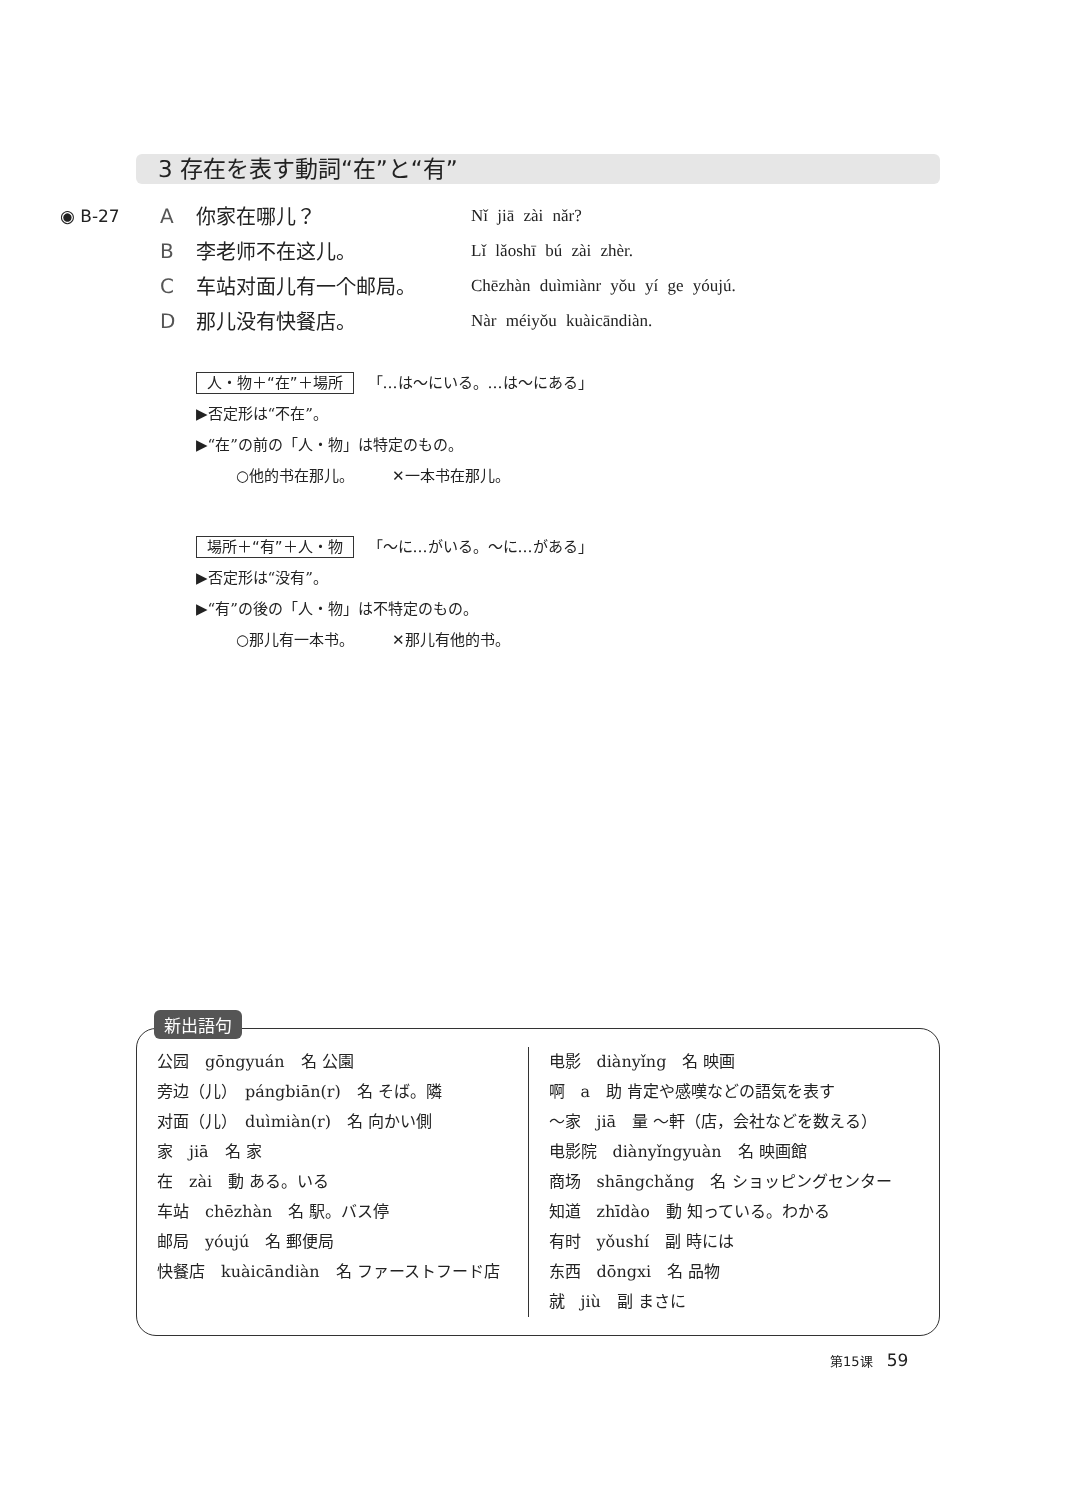3 存在を表す動詞“在”と“有”
◉ B-27 A 你家在哪儿？ Nǐ jiā zài nǎr?
B李老师不在这儿。 Lǐ lǎoshī bú zài zhèr.
C车站对面儿有一个邮局。 Chēzhàn duìmiànr yǒu yí ge yóujú.
D那儿没有快餐店。 Nàr méiyǒu kuàicāndiàn.
人・物＋“在”＋場所 「…は～にいる。…は～にある」
▶否定形は“不在”。
▶“在”の前の「人・物」は特定のもの。
○他的书在那儿。　　　✕一本书在那儿。
場所＋“有”＋人・物 「～に…がいる。～に…がある」
▶否定形は“没有”。
▶“有”の後の「人・物」は不特定のもの。
○那儿有一本书。　　　✕那儿有他的书。
公园　gōngyuán　名 公園
旁边（儿）　pángbiān(r)　名 そば。隣
对面（儿）　duìmiàn(r)　名 向かい側
家　jiā　名 家
在　zài　動 ある。いる
车站　chēzhàn　名 駅。バス停
邮局　yóujú　名 郵便局
快餐店　kuàicāndiàn　名 ファーストフード店
电影　diànyǐng　名 映画
啊　a　助 肯定や感嘆などの語気を表す
～家　jiā　量 ～軒（店，会社などを数える）
电影院　diànyǐngyuàn　名 映画館
商场　shāngchǎng　名 ショッピングセンター
知道　zhīdào　動 知っている。わかる
有时　yǒushí　副 時には
东西　dōngxi　名 品物
就　jiù　副 まさに
新出語句
第15课 59